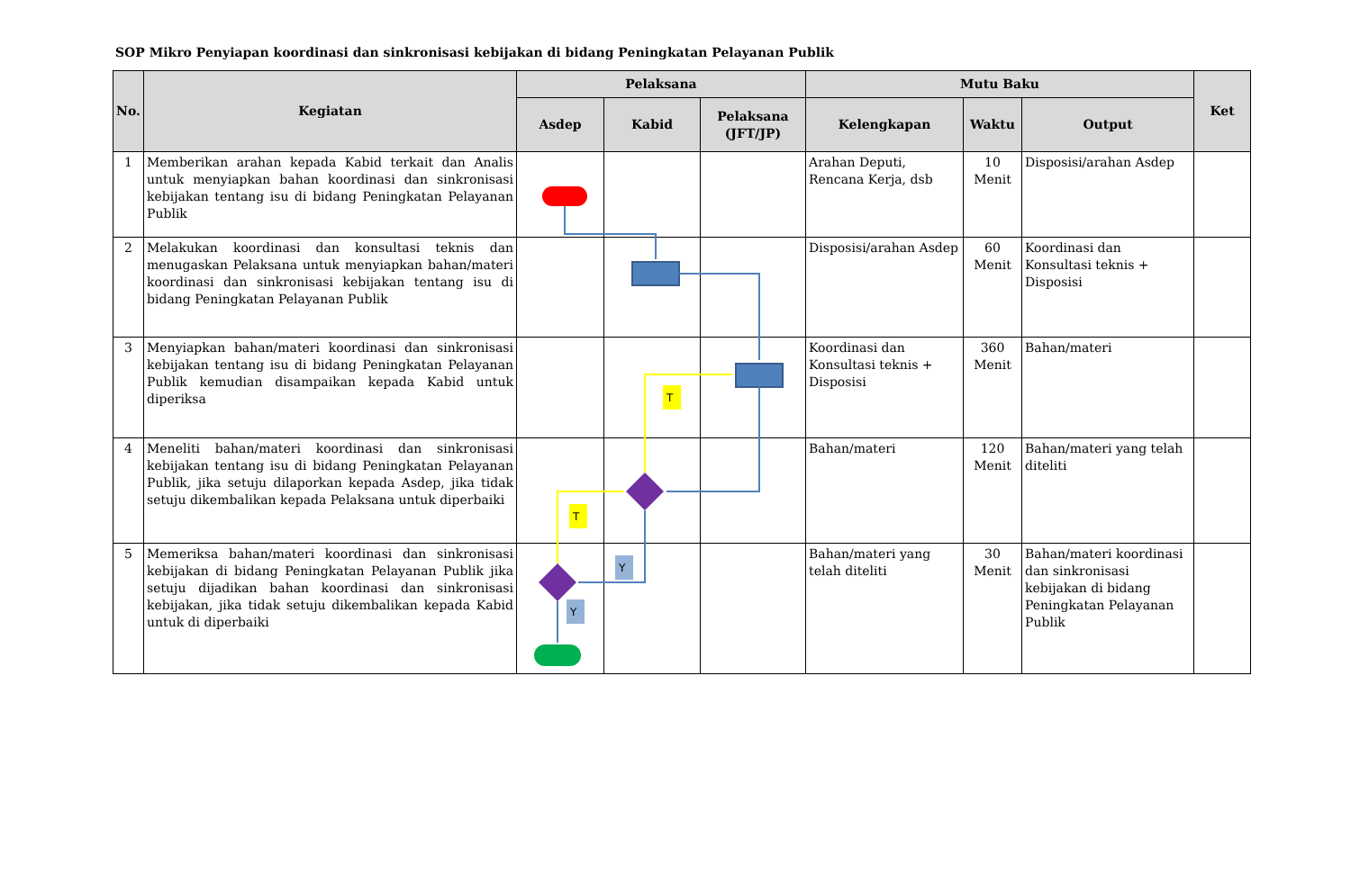SOP Mikro Penyiapan koordinasi dan sinkronisasi kebijakan di bidang Peningkatan Pelayanan Publik
| No. | Kegiatan | Pelaksana | | | Mutu Baku | | | Ket |
| --- | --- | --- | --- | --- | --- | --- | --- | --- |
| | | Asdep | Kabid | Pelaksana (JFT/JP) | Kelengkapan | Waktu | Output | |
| 1 | Memberikan arahan kepada Kabid terkait dan Analis untuk menyiapkan bahan koordinasi dan sinkronisasi kebijakan tentang isu di bidang Peningkatan Pelayanan Publik | | | | Arahan Deputi, Rencana Kerja, dsb | 10 Menit | Disposisi/arahan Asdep | |
| 2 | Melakukan koordinasi dan konsultasi teknis dan menugaskan Pelaksana untuk menyiapkan bahan/materi koordinasi dan sinkronisasi kebijakan tentang isu di bidang Peningkatan Pelayanan Publik | | | | Disposisi/arahan Asdep | 60 Menit | Koordinasi dan Konsultasi teknis + Disposisi | |
| 3 | Menyiapkan bahan/materi koordinasi dan sinkronisasi kebijakan tentang isu di bidang Peningkatan Pelayanan Publik kemudian disampaikan kepada Kabid untuk diperiksa | | | | Koordinasi dan Konsultasi teknis + Disposisi | 360 Menit | Bahan/materi | |
| 4 | Meneliti bahan/materi koordinasi dan sinkronisasi kebijakan tentang isu di bidang Peningkatan Pelayanan Publik, jika setuju dilaporkan kepada Asdep, jika tidak setuju dikembalikan kepada Pelaksana untuk diperbaiki | | | | Bahan/materi | 120 Menit | Bahan/materi yang telah diteliti | |
| 5 | Memeriksa bahan/materi koordinasi dan sinkronisasi kebijakan di bidang Peningkatan Pelayanan Publik jika setuju dijadikan bahan koordinasi dan sinkronisasi kebijakan, jika tidak setuju dikembalikan kepada Kabid untuk di diperbaiki | | | | Bahan/materi yang telah diteliti | 30 Menit | Bahan/materi koordinasi dan sinkronisasi kebijakan di bidang Peningkatan Pelayanan Publik | |
T
T
Y
Y